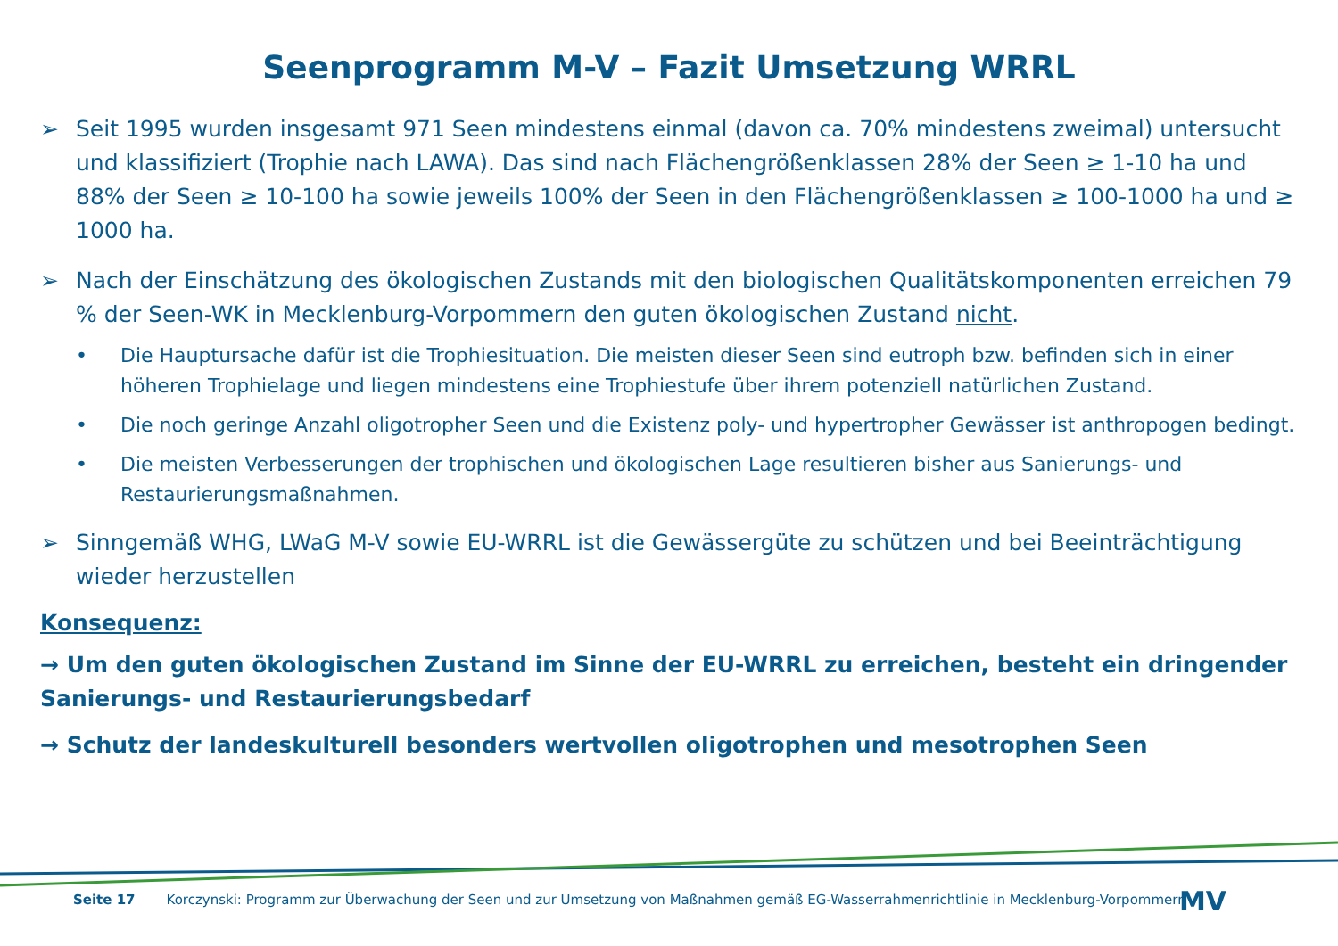Seenprogramm M-V – Fazit Umsetzung WRRL
➢ Seit 1995 wurden insgesamt 971 Seen mindestens einmal (davon ca. 70% mindestens zweimal) untersucht und klassifiziert (Trophie nach LAWA). Das sind nach Flächengrößenklassen 28% der Seen ≥ 1-10 ha und 88% der Seen ≥ 10-100 ha sowie jeweils 100% der Seen in den Flächengrößenklassen ≥ 100-1000 ha und ≥ 1000 ha.
➢ Nach der Einschätzung des ökologischen Zustands mit den biologischen Qualitätskomponenten erreichen 79 % der Seen-WK in Mecklenburg-Vorpommern den guten ökologischen Zustand nicht.
• Die Hauptursache dafür ist die Trophiesituation. Die meisten dieser Seen sind eutroph bzw. befinden sich in einer höheren Trophielage und liegen mindestens eine Trophiestufe über ihrem potenziell natürlichen Zustand.
• Die noch geringe Anzahl oligotropher Seen und die Existenz poly- und hypertropher Gewässer ist anthropogen bedingt.
• Die meisten Verbesserungen der trophischen und ökologischen Lage resultieren bisher aus Sanierungs- und Restaurierungsmaßnahmen.
➢ Sinngemäß WHG, LWaG M-V sowie EU-WRRL ist die Gewässergüte zu schützen und bei Beeinträchtigung wieder herzustellen
Konsequenz:
→ Um den guten ökologischen Zustand im Sinne der EU-WRRL zu erreichen, besteht ein dringender Sanierungs- und Restaurierungsbedarf
→ Schutz der landeskulturell besonders wertvollen oligotrophen und mesotrophen Seen
Seite 17 Korczynski: Programm zur Überwachung der Seen und zur Umsetzung von Maßnahmen gemäß EG-Wasserrahmenrichtlinie in Mecklenburg-Vorpommern
MV